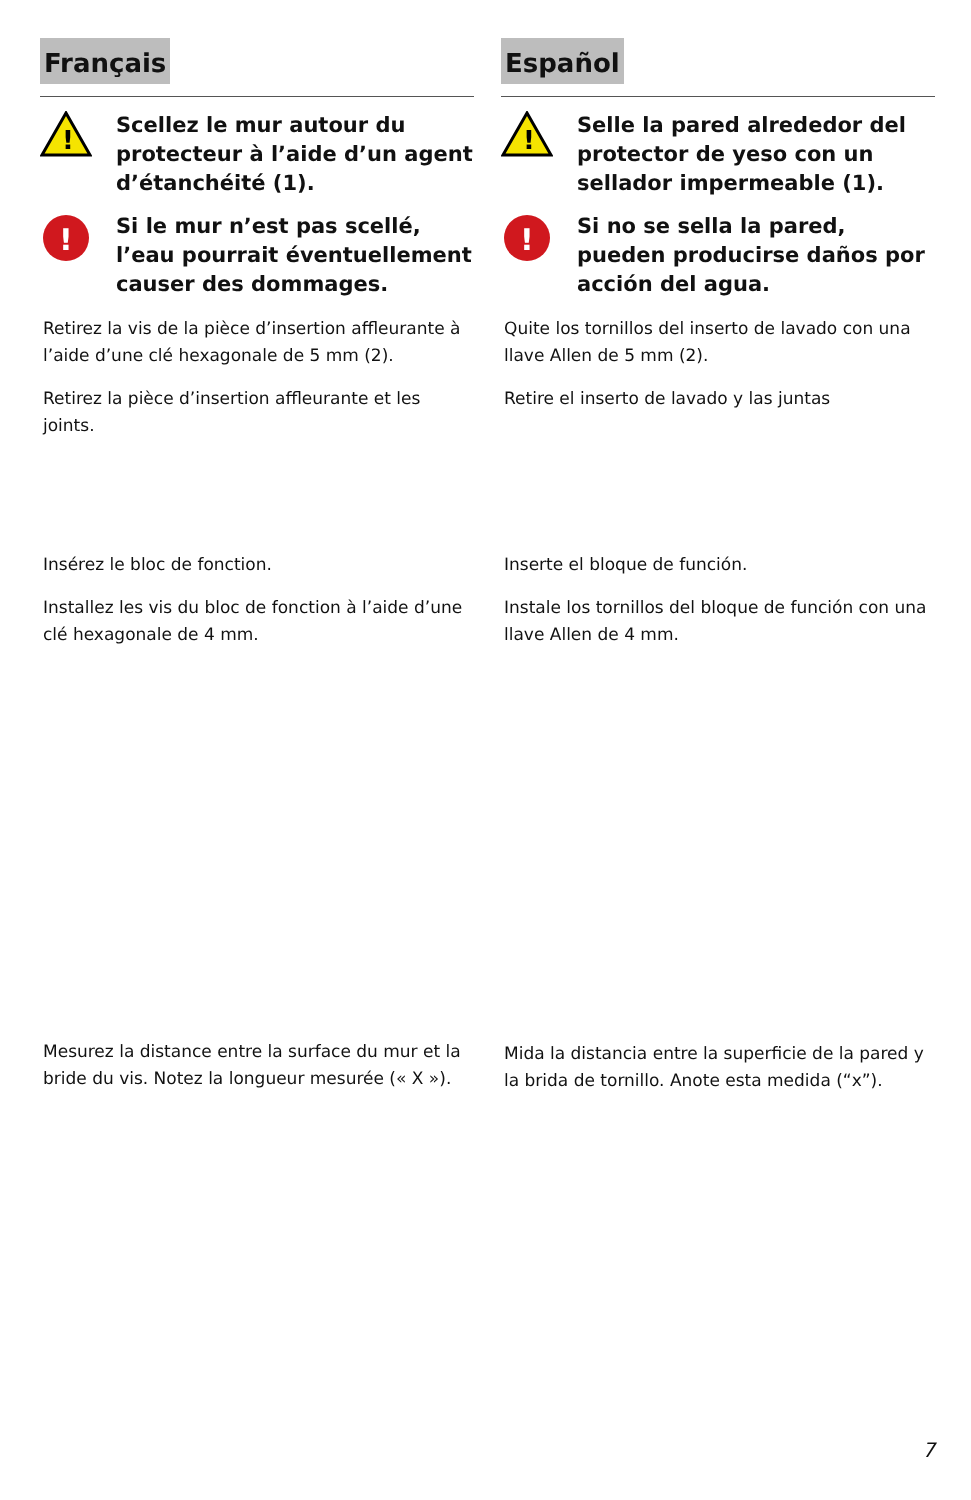Français
!
Scellez le mur autour du protecteur à l’aide d’un agent d’étanchéité (1).
!
Si le mur n’est pas scellé, l’eau pourrait éventuellement causer des dommages.
Retirez la vis de la pièce d’insertion affleurante à l’aide d’une clé hexagonale de 5 mm (2).
Retirez la pièce d’insertion affleurante et les joints.
Insérez le bloc de fonction.
Installez les vis du bloc de fonction à l’aide d’une clé hexagonale de 4 mm.
Mesurez la distance entre la surface du mur et la bride du vis. Notez la longueur mesurée (« X »).
Español
!
Selle la pared alrededor del protector de yeso con un sellador impermeable (1).
!
Si no se sella la pared, pueden producirse daños por acción del agua.
Quite los tornillos del inserto de lavado con una llave Allen de 5 mm (2).
Retire el inserto de lavado y las juntas
Inserte el bloque de función.
Instale los tornillos del bloque de función con una llave Allen de 4 mm.
Mida la distancia entre la superficie de la pared y la brida de tornillo. Anote esta medida (“x”).
7